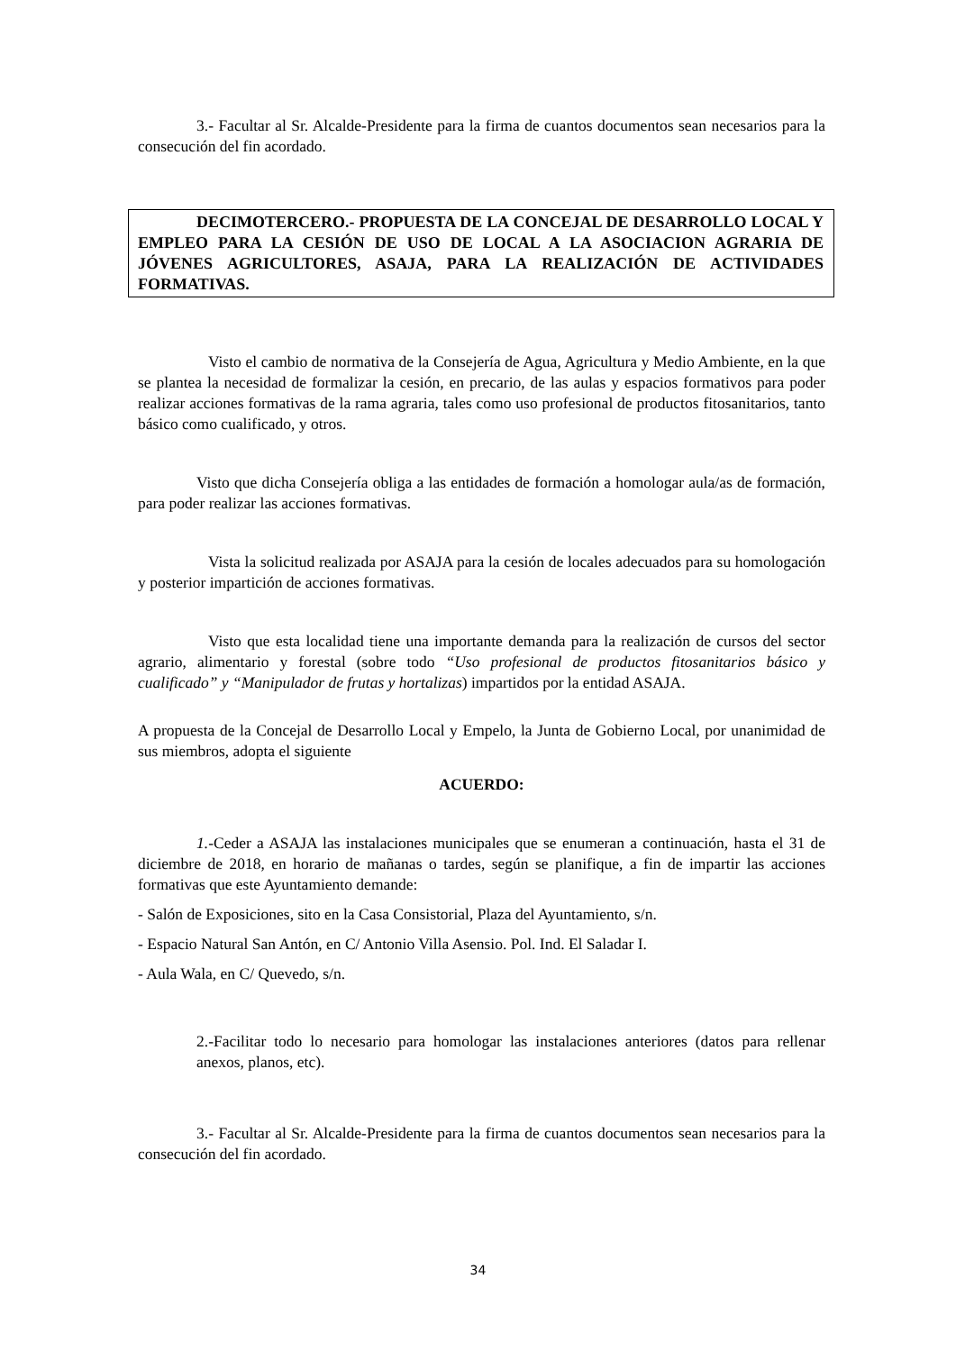3.- Facultar al Sr. Alcalde-Presidente para la firma de cuantos documentos sean necesarios para la consecución del fin acordado.
DECIMOTERCERO.- PROPUESTA DE LA CONCEJAL DE DESARROLLO LOCAL Y EMPLEO PARA LA CESIÓN DE USO DE LOCAL A LA ASOCIACION AGRARIA DE JÓVENES AGRICULTORES, ASAJA, PARA LA REALIZACIÓN DE ACTIVIDADES FORMATIVAS.
Visto el cambio de normativa de la Consejería de Agua, Agricultura y Medio Ambiente, en la que se plantea la necesidad de formalizar la cesión, en precario, de las aulas y espacios formativos para poder realizar acciones formativas de la rama agraria, tales como uso profesional de productos fitosanitarios, tanto básico como cualificado, y otros.
Visto que dicha Consejería obliga a las entidades de formación a homologar aula/as de formación, para poder realizar las acciones formativas.
Vista la solicitud realizada por ASAJA para la cesión de locales adecuados para su homologación y posterior impartición de acciones formativas.
Visto que esta localidad tiene una importante demanda para la realización de cursos del sector agrario, alimentario y forestal (sobre todo “Uso profesional de productos fitosanitarios básico y cualificado” y “Manipulador de frutas y hortalizas) impartidos por la entidad ASAJA.
A propuesta de la Concejal de Desarrollo Local y Empelo, la Junta de Gobierno Local, por unanimidad de sus miembros, adopta el siguiente
ACUERDO:
1.-Ceder a ASAJA las instalaciones municipales que se enumeran a continuación, hasta el 31 de diciembre de 2018, en horario de mañanas o tardes, según se planifique, a fin de impartir las acciones formativas que este Ayuntamiento demande:
- Salón de Exposiciones, sito en la Casa Consistorial, Plaza del Ayuntamiento, s/n.
- Espacio Natural San Antón, en C/ Antonio Villa Asensio. Pol. Ind. El Saladar I.
- Aula Wala, en C/ Quevedo, s/n.
2.-Facilitar todo lo necesario para homologar las instalaciones anteriores (datos para rellenar anexos, planos, etc).
3.- Facultar al Sr. Alcalde-Presidente para la firma de cuantos documentos sean necesarios para la consecución del fin acordado.
34